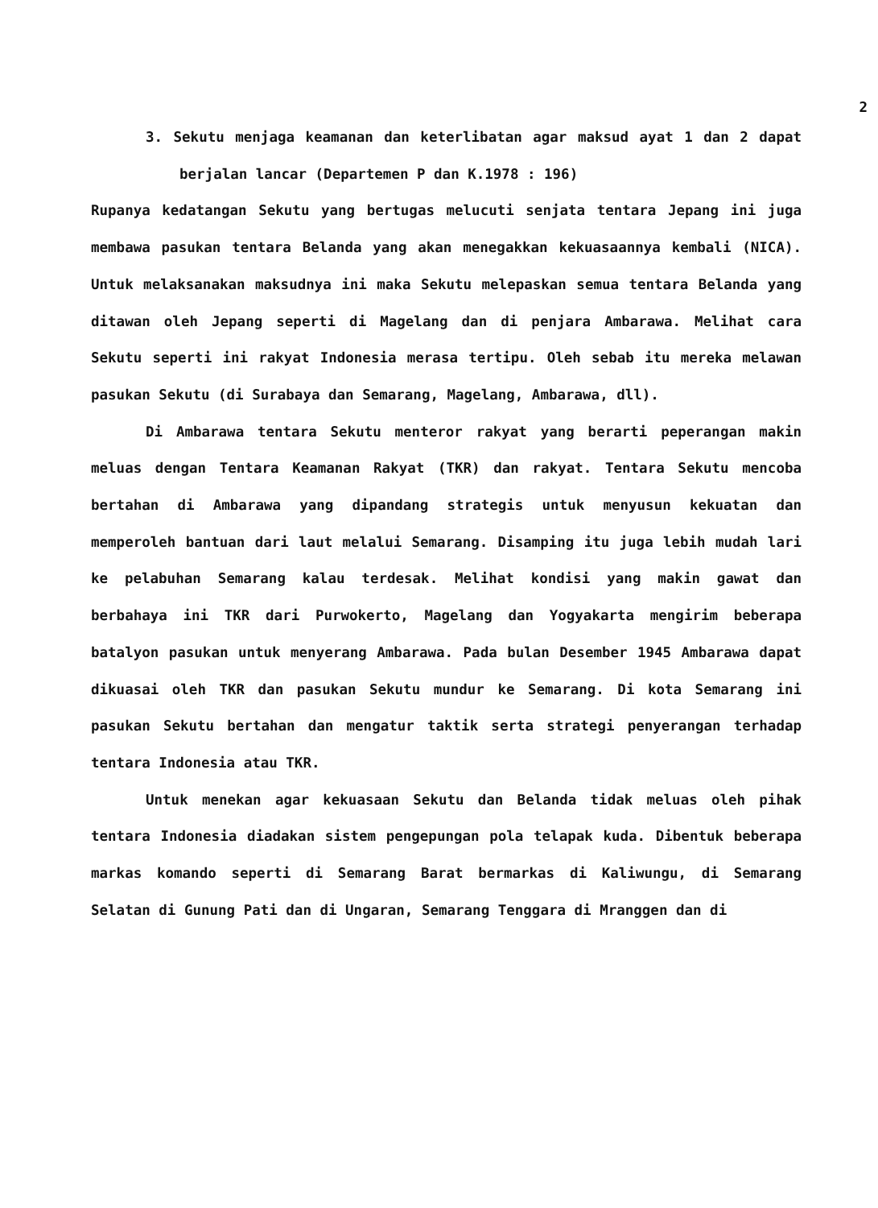2
3. Sekutu menjaga keamanan dan keterlibatan agar maksud ayat 1 dan 2 dapat berjalan lancar (Departemen P dan K.1978 : 196)
Rupanya kedatangan Sekutu yang bertugas melucuti senjata tentara Jepang ini juga membawa pasukan tentara Belanda yang akan menegakkan kekuasaannya kembali (NICA). Untuk melaksanakan maksudnya ini maka Sekutu melepaskan semua tentara Belanda yang ditawan oleh Jepang seperti di Magelang dan di penjara Ambarawa. Melihat cara Sekutu seperti ini rakyat Indonesia merasa tertipu. Oleh sebab itu mereka melawan pasukan Sekutu (di Surabaya dan Semarang, Magelang, Ambarawa, dll).
Di Ambarawa tentara Sekutu menteror rakyat yang berarti peperangan makin meluas dengan Tentara Keamanan Rakyat (TKR) dan rakyat. Tentara Sekutu mencoba bertahan di Ambarawa yang dipandang strategis untuk menyusun kekuatan dan memperoleh bantuan dari laut melalui Semarang. Disamping itu juga lebih mudah lari ke pelabuhan Semarang kalau terdesak. Melihat kondisi yang makin gawat dan berbahaya ini TKR dari Purwokerto, Magelang dan Yogyakarta mengirim beberapa batalyon pasukan untuk menyerang Ambarawa. Pada bulan Desember 1945 Ambarawa dapat dikuasai oleh TKR dan pasukan Sekutu mundur ke Semarang. Di kota Semarang ini pasukan Sekutu bertahan dan mengatur taktik serta strategi penyerangan terhadap tentara Indonesia atau TKR.
Untuk menekan agar kekuasaan Sekutu dan Belanda tidak meluas oleh pihak tentara Indonesia diadakan sistem pengepungan pola telapak kuda. Dibentuk beberapa markas komando seperti di Semarang Barat bermarkas di Kaliwungu, di Semarang Selatan di Gunung Pati dan di Ungaran, Semarang Tenggara di Mranggen dan di